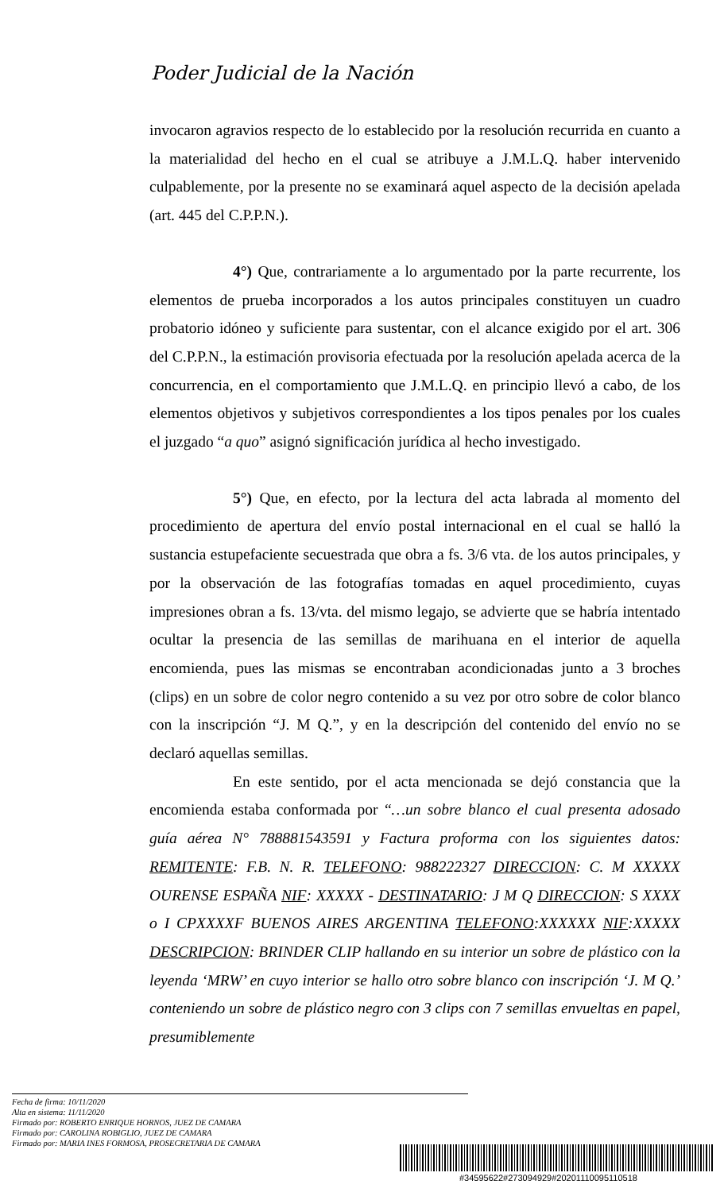Poder Judicial de la Nación
invocaron agravios respecto de lo establecido por la resolución recurrida en cuanto a la materialidad del hecho en el cual se atribuye a J.M.L.Q. haber intervenido culpablemente, por la presente no se examinará aquel aspecto de la decisión apelada (art. 445 del C.P.P.N.).
4°) Que, contrariamente a lo argumentado por la parte recurrente, los elementos de prueba incorporados a los autos principales constituyen un cuadro probatorio idóneo y suficiente para sustentar, con el alcance exigido por el art. 306 del C.P.P.N., la estimación provisoria efectuada por la resolución apelada acerca de la concurrencia, en el comportamiento que J.M.L.Q. en principio llevó a cabo, de los elementos objetivos y subjetivos correspondientes a los tipos penales por los cuales el juzgado “a quo” asignó significación jurídica al hecho investigado.
5°) Que, en efecto, por la lectura del acta labrada al momento del procedimiento de apertura del envío postal internacional en el cual se halló la sustancia estupefaciente secuestrada que obra a fs. 3/6 vta. de los autos principales, y por la observación de las fotografías tomadas en aquel procedimiento, cuyas impresiones obran a fs. 13/vta. del mismo legajo, se advierte que se habría intentado ocultar la presencia de las semillas de marihuana en el interior de aquella encomienda, pues las mismas se encontraban acondicionadas junto a 3 broches (clips) en un sobre de color negro contenido a su vez por otro sobre de color blanco con la inscripción “J. M Q.”, y en la descripción del contenido del envío no se declaró aquellas semillas.
En este sentido, por el acta mencionada se dejó constancia que la encomienda estaba conformada por “…un sobre blanco el cual presenta adosado guía aérea N° 788881543591 y Factura proforma con los siguientes datos: REMITENTE: F.B. N. R. TELEFONO: 988222327 DIRECCION: C. M XXXXX OURENSE ESPAÑA NIF: XXXXX - DESTINATARIO: J M Q DIRECCION: S XXXX o I CPXXXXF BUENOS AIRES ARGENTINA TELEFONO:XXXXXX NIF:XXXXX DESCRIPCION: BRINDER CLIP hallando en su interior un sobre de plástico con la leyenda ‘MRW’ en cuyo interior se hallo otro sobre blanco con inscripción ‘J. M Q.’ conteniendo un sobre de plástico negro con 3 clips con 7 semillas envueltas en papel, presumiblemente
Fecha de firma: 10/11/2020
Alta en sistema: 11/11/2020
Firmado por: ROBERTO ENRIQUE HORNOS, JUEZ DE CAMARA
Firmado por: CAROLINA ROBIGLIO, JUEZ DE CAMARA
Firmado por: MARIA INES FORMOSA, PROSECRETARIA DE CAMARA
#34595622#273094929#20201110095110518